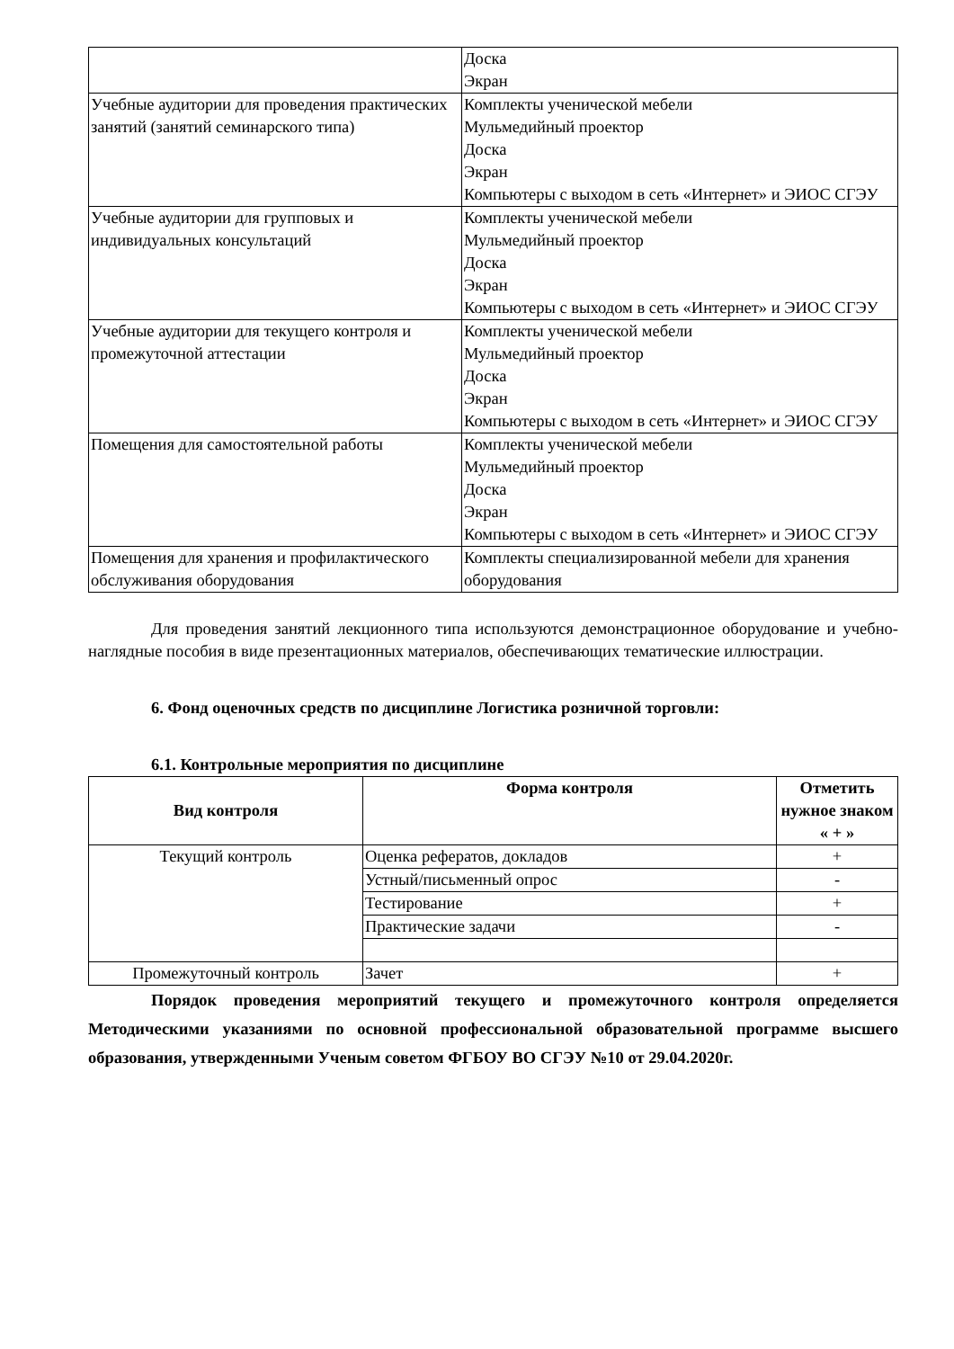| | Доска Экран |
| Учебные аудитории для проведения практических занятий (занятий семинарского типа) | Комплекты ученической мебели Мульмедийный проектор Доска Экран Компьютеры с выходом в сеть «Интернет» и ЭИОС СГЭУ |
| Учебные аудитории для групповых и индивидуальных консультаций | Комплекты ученической мебели Мульмедийный проектор Доска Экран Компьютеры с выходом в сеть «Интернет» и ЭИОС СГЭУ |
| Учебные аудитории для текущего контроля и промежуточной аттестации | Комплекты ученической мебели Мульмедийный проектор Доска Экран Компьютеры с выходом в сеть «Интернет» и ЭИОС СГЭУ |
| Помещения для самостоятельной работы | Комплекты ученической мебели Мульмедийный проектор Доска Экран Компьютеры с выходом в сеть «Интернет» и ЭИОС СГЭУ |
| Помещения для хранения и профилактического обслуживания оборудования | Комплекты специализированной мебели для хранения оборудования |
Для проведения занятий лекционного типа используются демонстрационное оборудование и учебно-наглядные пособия в виде презентационных материалов, обеспечивающих тематические иллюстрации.
6. Фонд оценочных средств по дисциплине Логистика розничной торговли:
6.1. Контрольные мероприятия по дисциплине
| Вид контроля | Форма контроля | Отметить нужное знаком « + » |
| --- | --- | --- |
| Текущий контроль | Оценка рефератов, докладов | + |
| | Устный/письменный опрос | - |
| | Тестирование | + |
| | Практические задачи | - |
| Промежуточный контроль | Зачет | + |
Порядок проведения мероприятий текущего и промежуточного контроля определяется Методическими указаниями по основной профессиональной образовательной программе высшего образования, утвержденными Ученым советом ФГБОУ ВО СГЭУ №10 от 29.04.2020г.